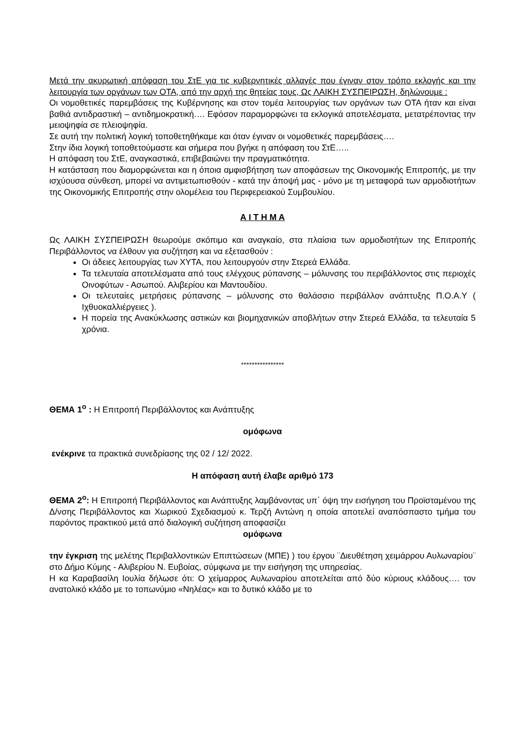Μετά την ακυρωτική απόφαση του ΣτΕ για τις κυβερνητικές αλλαγές που έγιναν στον τρόπο εκλογής και την λειτουργία των οργάνων των ΟΤΑ, από την αρχή της θητείας τους, Ως ΛΑΙΚΗ ΣΥΣΠΕΙΡΩΣΗ, δηλώνουμε :
Οι νομοθετικές παρεμβάσεις της Κυβέρνησης και στον τομέα λειτουργίας των οργάνων των ΟΤΑ ήταν και είναι βαθιά αντιδραστική – αντιδημοκρατική…. Εφόσον παραμορφώνει τα εκλογικά αποτελέσματα, μετατρέποντας την μειοψηφία σε πλειοψηφία.
Σε αυτή την πολιτική λογική τοποθετηθήκαμε και όταν έγιναν οι νομοθετικές παρεμβάσεις….
Στην ίδια λογική τοποθετούμαστε και σήμερα που βγήκε η απόφαση του ΣτΕ…..
Η απόφαση του ΣτΕ, αναγκαστικά, επιβεβαιώνει την πραγματικότητα.
Η κατάσταση που διαμορφώνεται και η όποια αμφισβήτηση των αποφάσεων της Οικονομικής Επιτροπής, με την ισχύουσα σύνθεση, μπορεί να αντιμετωπισθούν - κατά την άποψή μας - μόνο με τη μεταφορά των αρμοδιοτήτων της Οικονομικής Επιτροπής στην ολομέλεια του Περιφερειακού Συμβουλίου.
Α Ι Τ Η Μ Α
Ως ΛΑΙΚΗ ΣΥΣΠΕΙΡΩΣΗ θεωρούμε σκόπιμο και αναγκαίο, στα πλαίσια των αρμοδιοτήτων της Επιτροπής Περιβάλλοντος να έλθουν για συζήτηση και να εξετασθούν :
Οι άδειες λειτουργίας των ΧΥΤΑ, που λειτουργούν στην Στερεά Ελλάδα.
Τα τελευταία αποτελέσματα από τους ελέγχους ρύπανσης – μόλυνσης του περιβάλλοντος στις περιοχές Οινοφύτων - Ασωπού. Αλιβερίου και Μαντουδίου.
Οι τελευταίες μετρήσεις ρύπανσης – μόλυνσης στο θαλάσσιο περιβάλλον ανάπτυξης Π.Ο.Α.Υ ( Ιχθυοκαλλιέργειες ).
Η πορεία της Ανακύκλωσης αστικών και βιομηχανικών αποβλήτων στην Στερεά Ελλάδα, τα τελευταία 5 χρόνια.
****************
ΘΕΜΑ 1<sup>ο</sup> : Η Επιτροπή Περιβάλλοντος και Ανάπτυξης
ομόφωνα
ενέκρινε τα πρακτικά συνεδρίασης της 02 / 12/ 2022.
Η απόφαση αυτή έλαβε αριθμό 173
ΘΕΜΑ 2<sup>ο</sup>: Η Επιτροπή Περιβάλλοντος και Ανάπτυξης λαμβάνοντας υπ΄ όψη την εισήγηση του Προϊσταμένου της Δ/νσης Περιβάλλοντος και Χωρικού Σχεδιασμού κ. Τερζή Αντώνη η οποία αποτελεί αναπόσπαστο τμήμα του παρόντος πρακτικού μετά από διαλογική συζήτηση αποφασίζει
ομόφωνα
την έγκριση της μελέτης Περιβαλλοντικών Επιπτώσεων (ΜΠΕ) ) του έργου ¨Διευθέτηση χειμάρρου Αυλωναρίου¨ στο Δήμο Κύμης - Αλιβερίου Ν. Ευβοίας, σύμφωνα με την εισήγηση της υπηρεσίας.
Η κα Καραβασίλη Ιουλία δήλωσε ότι: Ο χείμαρρος Αυλωναρίου αποτελείται από δύο κύριους κλάδους…. τον ανατολικό κλάδο με το τοπωνύμιο «Νηλέας» και το δυτικό κλάδο με το